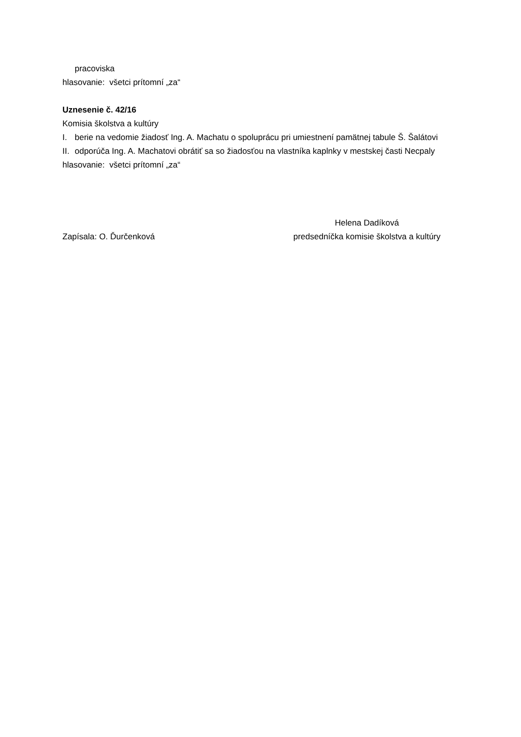pracoviska
hlasovanie: všetci prítomní „za“
Uznesenie č. 42/16
Komisia školstva a kultúry
I. berie na vedomie žiadosť Ing. A. Machatu o spoluprácu pri umiestnení pamätnej tabule Š. Šalátovi
II. odporúča Ing. A. Machatovi obrátiť sa so žiadosťou na vlastníka kaplnky v mestskej časti Necpaly
hlasovanie: všetci prítomní „za“
Zapísala: O. Ďurčenková
Helena Dadíková
predsedníčka komisie školstva a kultúry